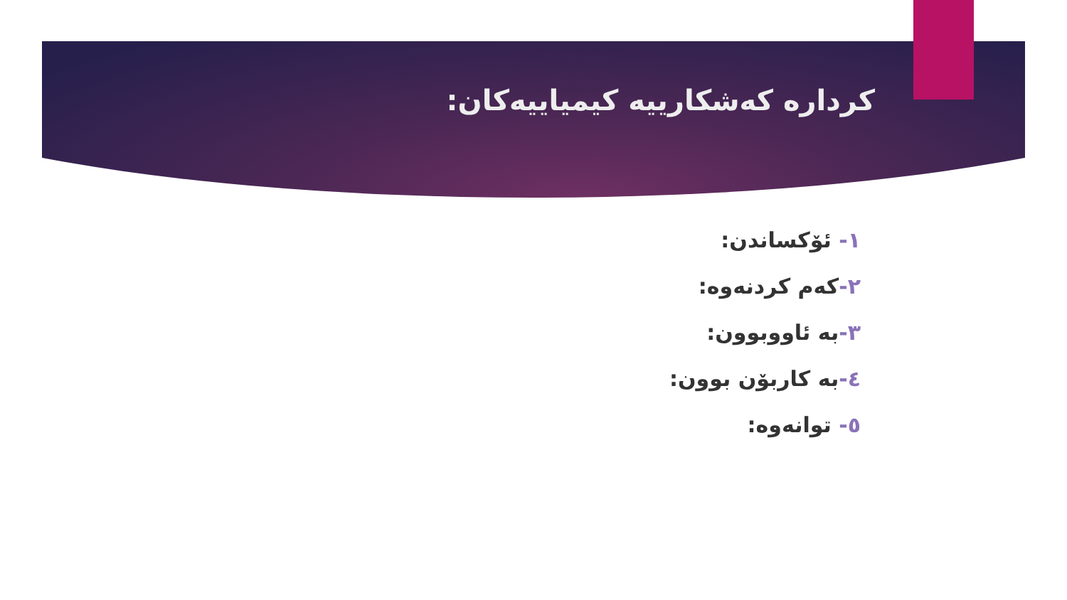کردارە کەشکارییە کیمیاییەکان:
١- ئۆکساندن:
٢-کەم کردنەوە:
٣-بە ئاووبوون:
٤-بە کاربۆن بوون:
٥- توانەوە: